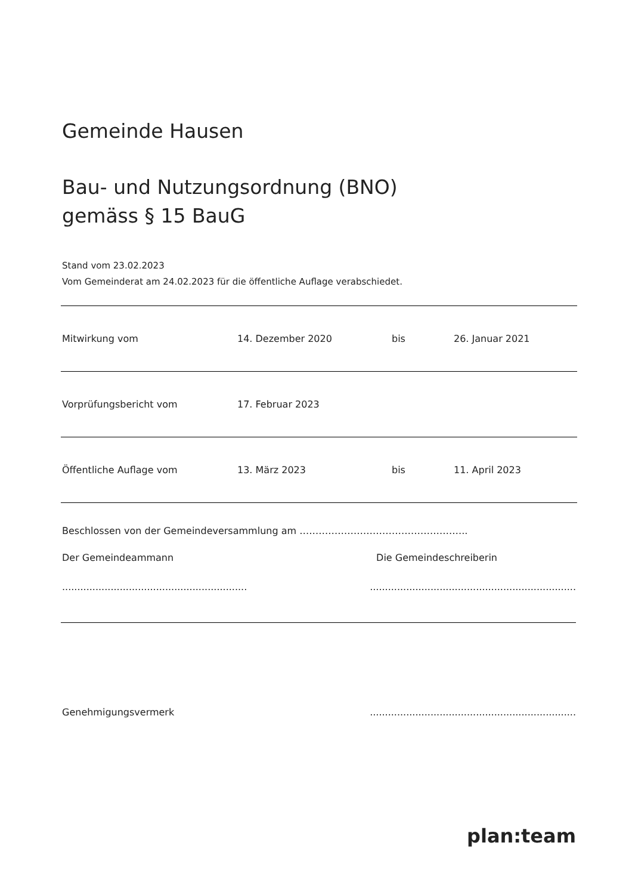Gemeinde Hausen
Bau- und Nutzungsordnung (BNO)
gemäss § 15 BauG
Stand vom 23.02.2023
Vom Gemeinderat am 24.02.2023 für die öffentliche Auflage verabschiedet.
| Mitwirkung vom | 14. Dezember 2020 | bis | 26. Januar 2021 |
| Vorprüfungsbericht vom | 17. Februar 2023 | | |
| Öffentliche Auflage vom | 13. März 2023 | bis | 11. April 2023 |
Beschlossen von der Gemeindeversammlung am ……………………………………………..
Der Gemeindeammann Die Gemeindeschreiberin
.................................................................................................................................
Genehmigungsvermerk....................................................................
plan:team